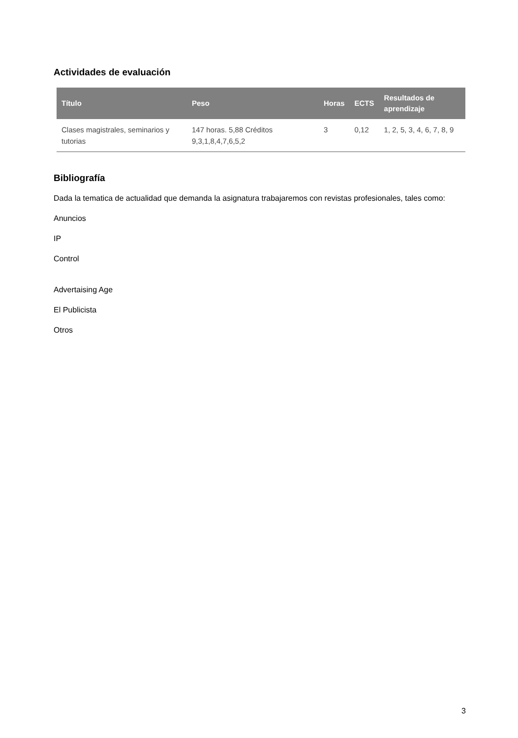Actividades de evaluación
| Título | Peso | Horas | ECTS | Resultados de aprendizaje |
| --- | --- | --- | --- | --- |
| Clases magistrales, seminarios y tutorias | 147 horas. 5,88 Créditos 9,3,1,8,4,7,6,5,2 | 3 | 0,12 | 1, 2, 5, 3, 4, 6, 7, 8, 9 |
Bibliografía
Dada la tematica de actualidad que demanda la asignatura trabajaremos con revistas profesionales, tales como:
Anuncios
IP
Control
Advertaising Age
El Publicista
Otros
3